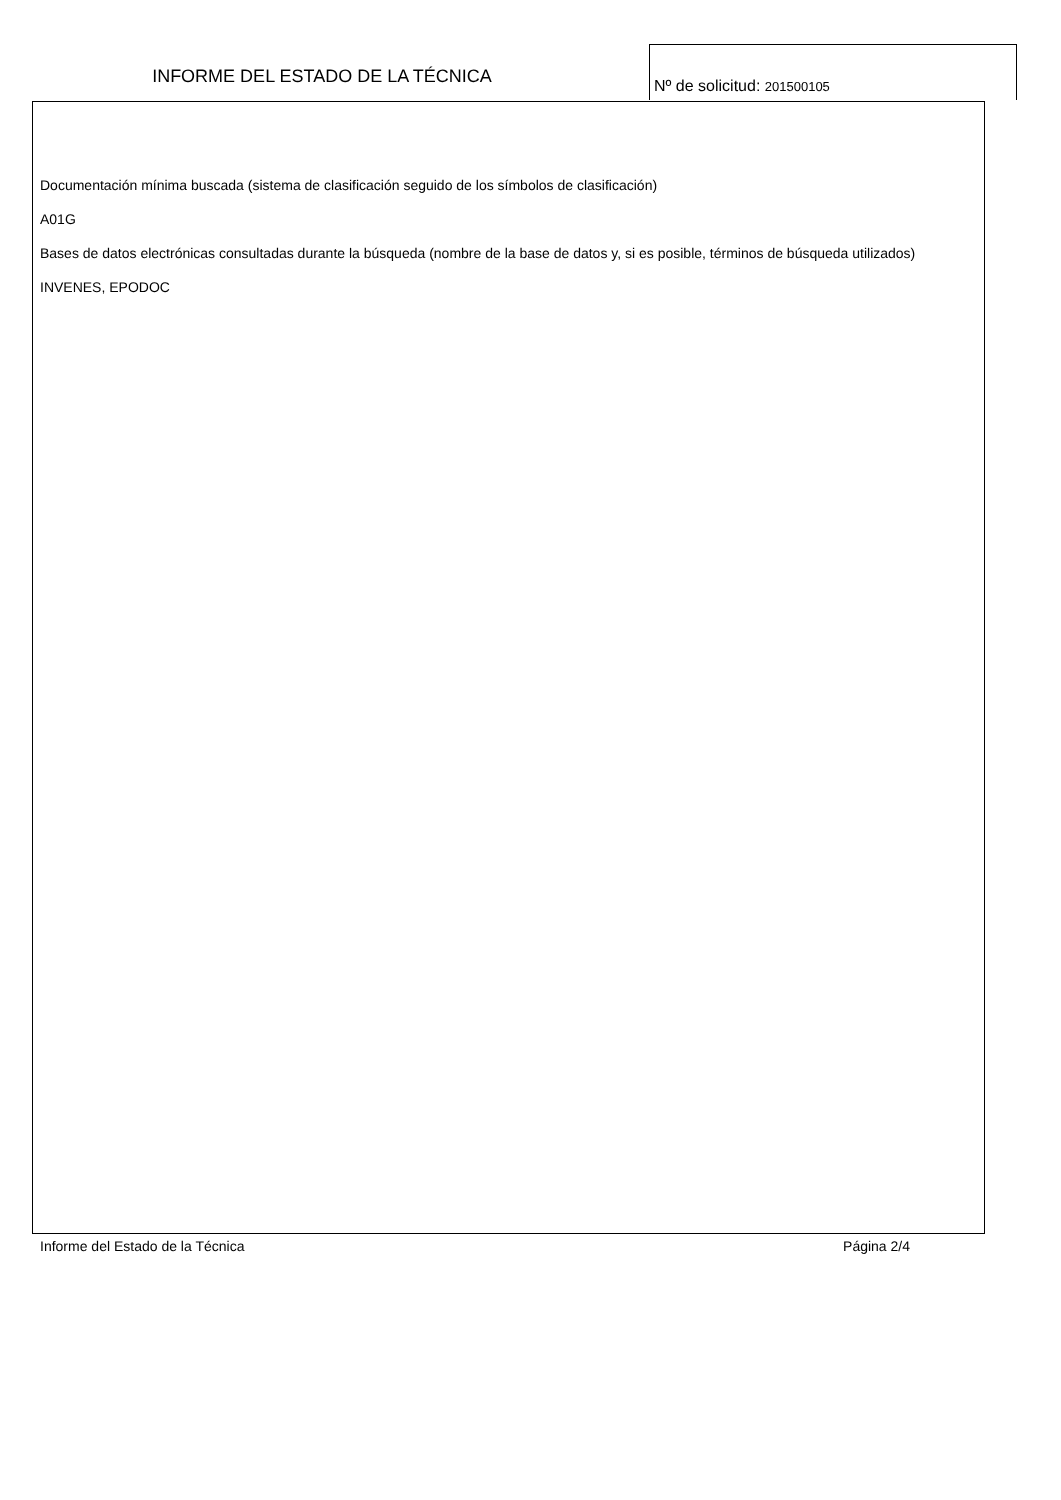INFORME DEL ESTADO DE LA TÉCNICA
Nº de solicitud: 201500105
Documentación mínima buscada (sistema de clasificación seguido de los símbolos de clasificación)
A01G
Bases de datos electrónicas consultadas durante la búsqueda (nombre de la base de datos y, si es posible, términos de búsqueda utilizados)
INVENES, EPODOC
Informe del Estado de la Técnica Página 2/4